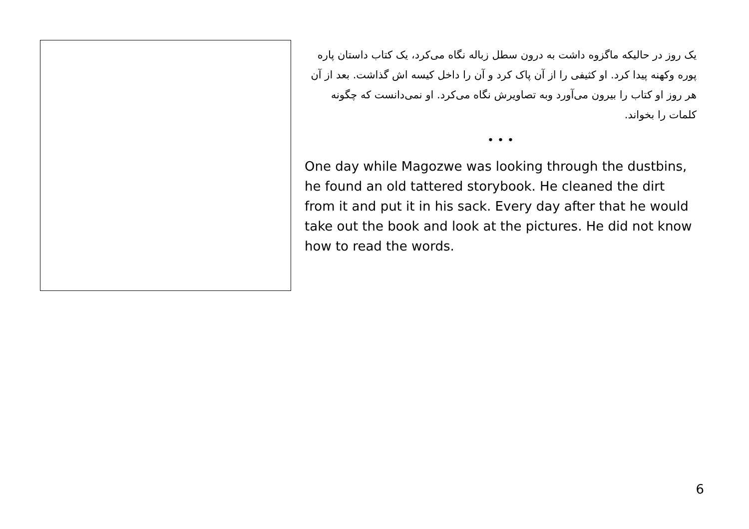یک روز در حالیکه ماگزوه داشت به درون سطل زباله نگاه می‌کرد، یک کتاب داستان پاره پوره وکهنه پیدا کرد. او کثیفی را از آن پاک کرد و آن را داخل کیسه اش گذاشت. بعد از آن هر روز او کتاب را بیرون می‌آورد وبه تصاویرش نگاه می‌کرد. او نمی‌دانست که چگونه کلمات را بخواند.
• • •
One day while Magozwe was looking through the dustbins, he found an old tattered storybook. He cleaned the dirt from it and put it in his sack. Every day after that he would take out the book and look at the pictures. He did not know how to read the words.
6